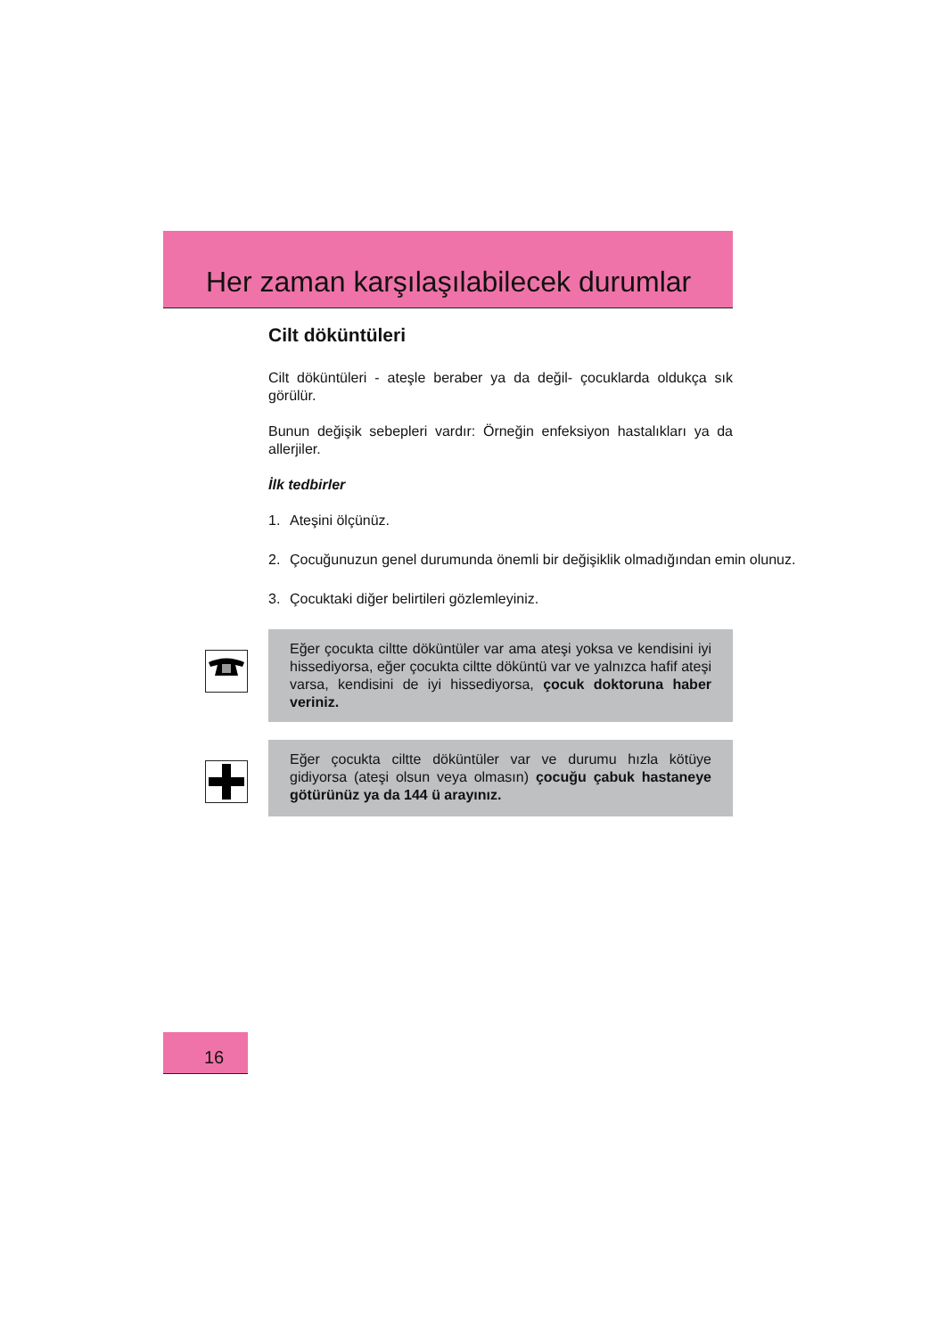Her zaman karşılaşılabilecek durumlar
Cilt döküntüleri
Cilt döküntüleri - ateşle beraber ya da değil- çocuklarda oldukça sık görülür.
Bunun değişik sebepleri vardır: Örneğin enfeksiyon hastalıkları ya da allerjiler.
İlk tedbirler
1. Ateşini ölçünüz.
2. Çocuğunuzun genel durumunda önemli bir değişiklik olmadığından emin olunuz.
3. Çocuktaki diğer belirtileri gözlemleyiniz.
Eğer çocukta ciltte döküntüler var ama ateşi yoksa ve kendisini iyi hissediyorsa, eğer çocukta ciltte döküntü var ve yalnızca hafif ateşi varsa, kendisini de iyi hissediyorsa, çocuk doktoruna haber veriniz.
Eğer çocukta ciltte döküntüler var ve durumu hızla kötüye gidiyorsa (ateşi olsun veya olmasın) çocuğu çabuk hastaneye götürünüz ya da 144 ü arayınız.
16